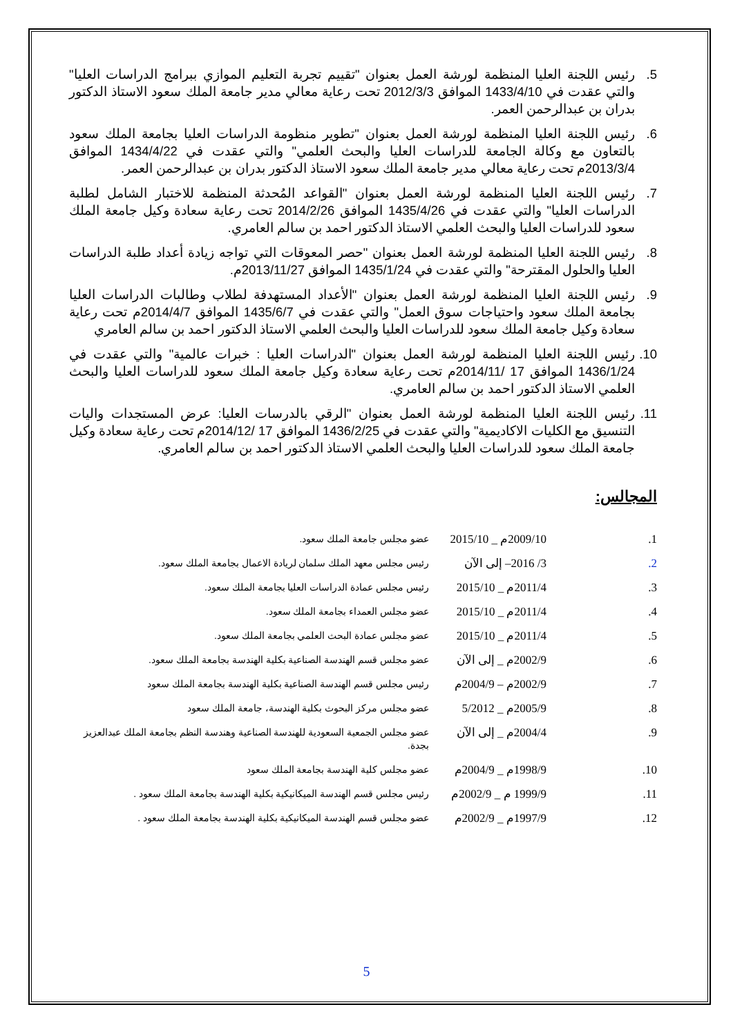5. رئيس اللجنة العليا المنظمة لورشة العمل بعنوان "تقييم تجربة التعليم الموازي ببرامج الدراسات العليا" والتي عقدت في 1433/4/10 الموافق 2012/3/3 تحت رعاية معالي مدير جامعة الملك سعود الاستاذ الدكتور بدران بن عبدالرحمن العمر.
6. رئيس اللجنة العليا المنظمة لورشة العمل بعنوان "تطوير منظومة الدراسات العليا بجامعة الملك سعود بالتعاون مع وكالة الجامعة للدراسات العليا والبحث العلمي" والتي عقدت في 1434/4/22 الموافق 2013/3/4م تحت رعاية معالي مدير جامعة الملك سعود الاستاذ الدكتور بدران بن عبدالرحمن العمر.
7. رئيس اللجنة العليا المنظمة لورشة العمل بعنوان "القواعد المُحدثة المنظمة للاختبار الشامل لطلبة الدراسات العليا" والتي عقدت في 1435/4/26 الموافق 2014/2/26 تحت رعاية سعادة وكيل جامعة الملك سعود للدراسات العليا والبحث العلمي الاستاذ الدكتور احمد بن سالم العامري.
8. رئيس اللجنة العليا المنظمة لورشة العمل بعنوان "حصر المعوقات التي تواجه زيادة أعداد طلبة الدراسات العليا والحلول المقترحة" والتي عقدت في 1435/1/24 الموافق 2013/11/27م.
9. رئيس اللجنة العليا المنظمة لورشة العمل بعنوان "الأعداد المستهدفة لطلاب وطالبات الدراسات العليا بجامعة الملك سعود واحتياجات سوق العمل" والتي عقدت في 1435/6/7 الموافق 2014/4/7م تحت رعاية سعادة وكيل جامعة الملك سعود للدراسات العليا والبحث العلمي الاستاذ الدكتور احمد بن سالم العامري
10. رئيس اللجنة العليا المنظمة لورشة العمل بعنوان "الدراسات العليا : خبرات عالمية" والتي عقدت في 1436/1/24 الموافق 17 /2014/11م تحت رعاية سعادة وكيل جامعة الملك سعود للدراسات العليا والبحث العلمي الاستاذ الدكتور احمد بن سالم العامري.
11. رئيس اللجنة العليا المنظمة لورشة العمل بعنوان "الرقي بالدرسات العليا: عرض المستجدات واليات التنسيق مع الكليات الاكاديمية" والتي عقدت في 1436/2/25 الموافق 17 /2014/12م تحت رعاية سعادة وكيل جامعة الملك سعود للدراسات العليا والبحث العلمي الاستاذ الدكتور احمد بن سالم العامري.
المجالس:
1. 2009/10م _ 2015/10 عضو مجلس جامعة الملك سعود.
2. 3/ 2016– إلى الآن رئيس مجلس معهد الملك سلمان لريادة الاعمال بجامعة الملك سعود.
3. 2011/4م _ 2015/10 رئيس مجلس عمادة الدراسات العليا بجامعة الملك سعود.
4. 2011/4م _ 2015/10 عضو مجلس العمداء بجامعة الملك سعود.
5. 2011/4م _ 2015/10 عضو مجلس عمادة البحث العلمي بجامعة الملك سعود.
6. 2002/9م _ إلى الآن عضو مجلس قسم الهندسة الصناعية بكلية الهندسة بجامعة الملك سعود.
7. 2002/9م – 2004/9م رئيس مجلس قسم الهندسة الصناعية بكلية الهندسة بجامعة الملك سعود
8. 2005/9م _ 5/2012 عضو مجلس مركز البحوث بكلية الهندسة، جامعة الملك سعود
9. 2004/4م _ إلى الآن عضو مجلس الجمعية السعودية للهندسة الصناعية وهندسة النظم بجامعة الملك عبدالعزيز بجدة.
10. 1998/9م _ 2004/9م عضو مجلس كلية الهندسة بجامعة الملك سعود
11. 1999/9 م _ 2002/9م رئيس مجلس قسم الهندسة الميكانيكية بكلية الهندسة بجامعة الملك سعود .
12. 1997/9م _ 2002/9م عضو مجلس قسم الهندسة الميكانيكية بكلية الهندسة بجامعة الملك سعود .
5